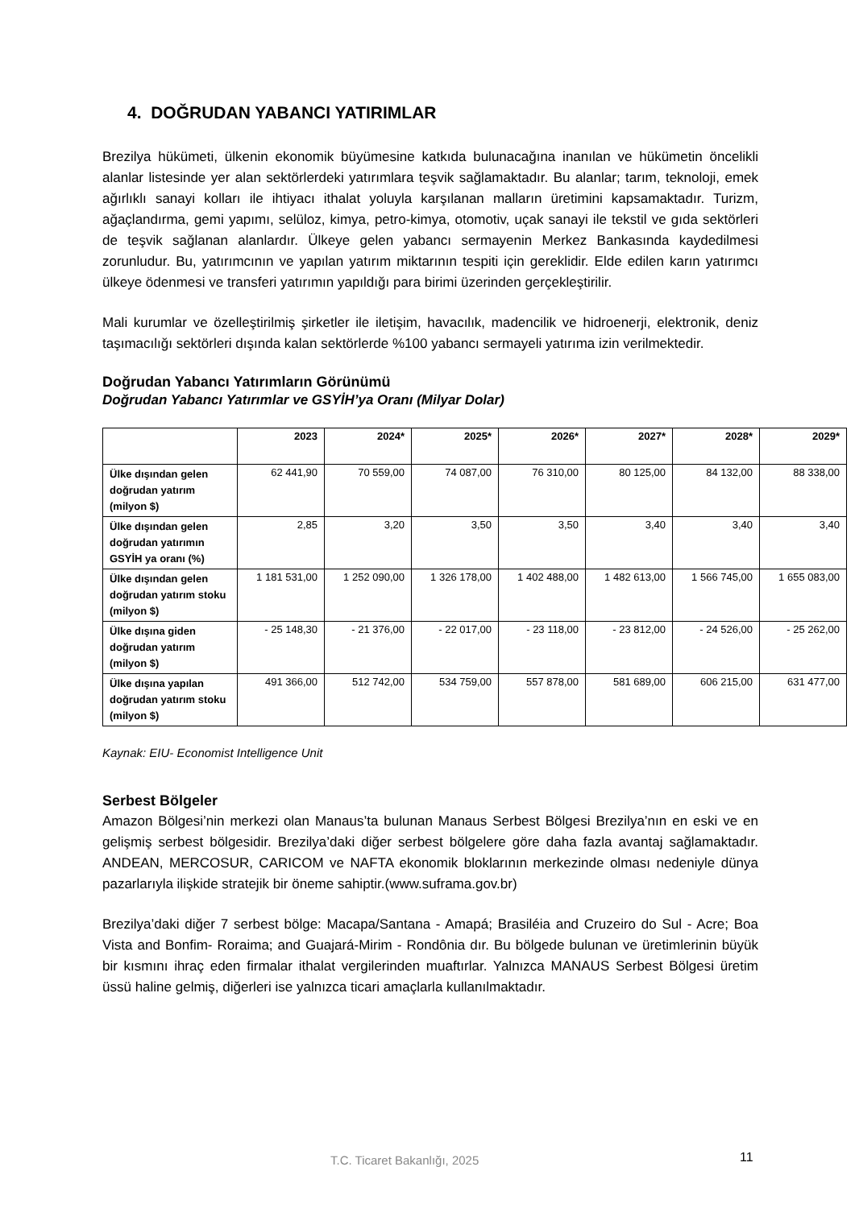4. DOĞRUDAN YABANCI YATIRIMLAR
Brezilya hükümeti, ülkenin ekonomik büyümesine katkıda bulunacağına inanılan ve hükümetin öncelikli alanlar listesinde yer alan sektörlerdeki yatırımlara teşvik sağlamaktadır. Bu alanlar; tarım, teknoloji, emek ağırlıklı sanayi kolları ile ihtiyacı ithalat yoluyla karşılanan malların üretimini kapsamaktadır. Turizm, ağaçlandırma, gemi yapımı, selüloz, kimya, petro-kimya, otomotiv, uçak sanayi ile tekstil ve gıda sektörleri de teşvik sağlanan alanlardır. Ülkeye gelen yabancı sermayenin Merkez Bankasında kaydedilmesi zorunludur. Bu, yatırımcının ve yapılan yatırım miktarının tespiti için gereklidir. Elde edilen karın yatırımcı ülkeye ödenmesi ve transferi yatırımın yapıldığı para birimi üzerinden gerçekleştirilir.
Mali kurumlar ve özelleştirilmiş şirketler ile iletişim, havacılık, madencilik ve hidroenerji, elektronik, deniz taşımacılığı sektörleri dışında kalan sektörlerde %100 yabancı sermayeli yatırıma izin verilmektedir.
Doğrudan Yabancı Yatırımların Görünümü
Doğrudan Yabancı Yatırımlar ve GSYİH’ya Oranı (Milyar Dolar)
| | 2023 | 2024* | 2025* | 2026* | 2027* | 2028* | 2029* |
| --- | --- | --- | --- | --- | --- | --- | --- |
| Ülke dışından gelen doğrudan yatırım (milyon $) | 62 441,90 | 70 559,00 | 74 087,00 | 76 310,00 | 80 125,00 | 84 132,00 | 88 338,00 |
| Ülke dışından gelen doğrudan yatırımın GSYİH ya oranı (%) | 2,85 | 3,20 | 3,50 | 3,50 | 3,40 | 3,40 | 3,40 |
| Ülke dışından gelen doğrudan yatırım stoku (milyon $) | 1 181 531,00 | 1 252 090,00 | 1 326 178,00 | 1 402 488,00 | 1 482 613,00 | 1 566 745,00 | 1 655 083,00 |
| Ülke dışına giden doğrudan yatırım (milyon $) | - 25 148,30 | - 21 376,00 | - 22 017,00 | - 23 118,00 | - 23 812,00 | - 24 526,00 | - 25 262,00 |
| Ülke dışına yapılan doğrudan yatırım stoku (milyon $) | 491 366,00 | 512 742,00 | 534 759,00 | 557 878,00 | 581 689,00 | 606 215,00 | 631 477,00 |
Kaynak: EIU- Economist Intelligence Unit
Serbest Bölgeler
Amazon Bölgesi’nin merkezi olan Manaus’ta bulunan Manaus Serbest Bölgesi Brezilya’nın en eski ve en gelişmiş serbest bölgesidir. Brezilya’daki diğer serbest bölgelere göre daha fazla avantaj sağlamaktadır. ANDEAN, MERCOSUR, CARICOM ve NAFTA ekonomik bloklarının merkezinde olması nedeniyle dünya pazarlarıyla ilişkide stratejik bir öneme sahiptir.(www.suframa.gov.br)
Brezilya’daki diğer 7 serbest bölge: Macapa/Santana - Amapá; Brasiléia and Cruzeiro do Sul - Acre; Boa Vista and Bonfim- Roraima; and Guajará-Mirim - Rondônia dır. Bu bölgede bulunan ve üretimlerinin büyük bir kısmını ihraç eden firmalar ithalat vergilerinden muaftırlar. Yalnızca MANAUS Serbest Bölgesi üretim üssü haline gelmiş, diğerleri ise yalnızca ticari amaçlarla kullanılmaktadır.
T.C. Ticaret Bakanlığı, 2025 11